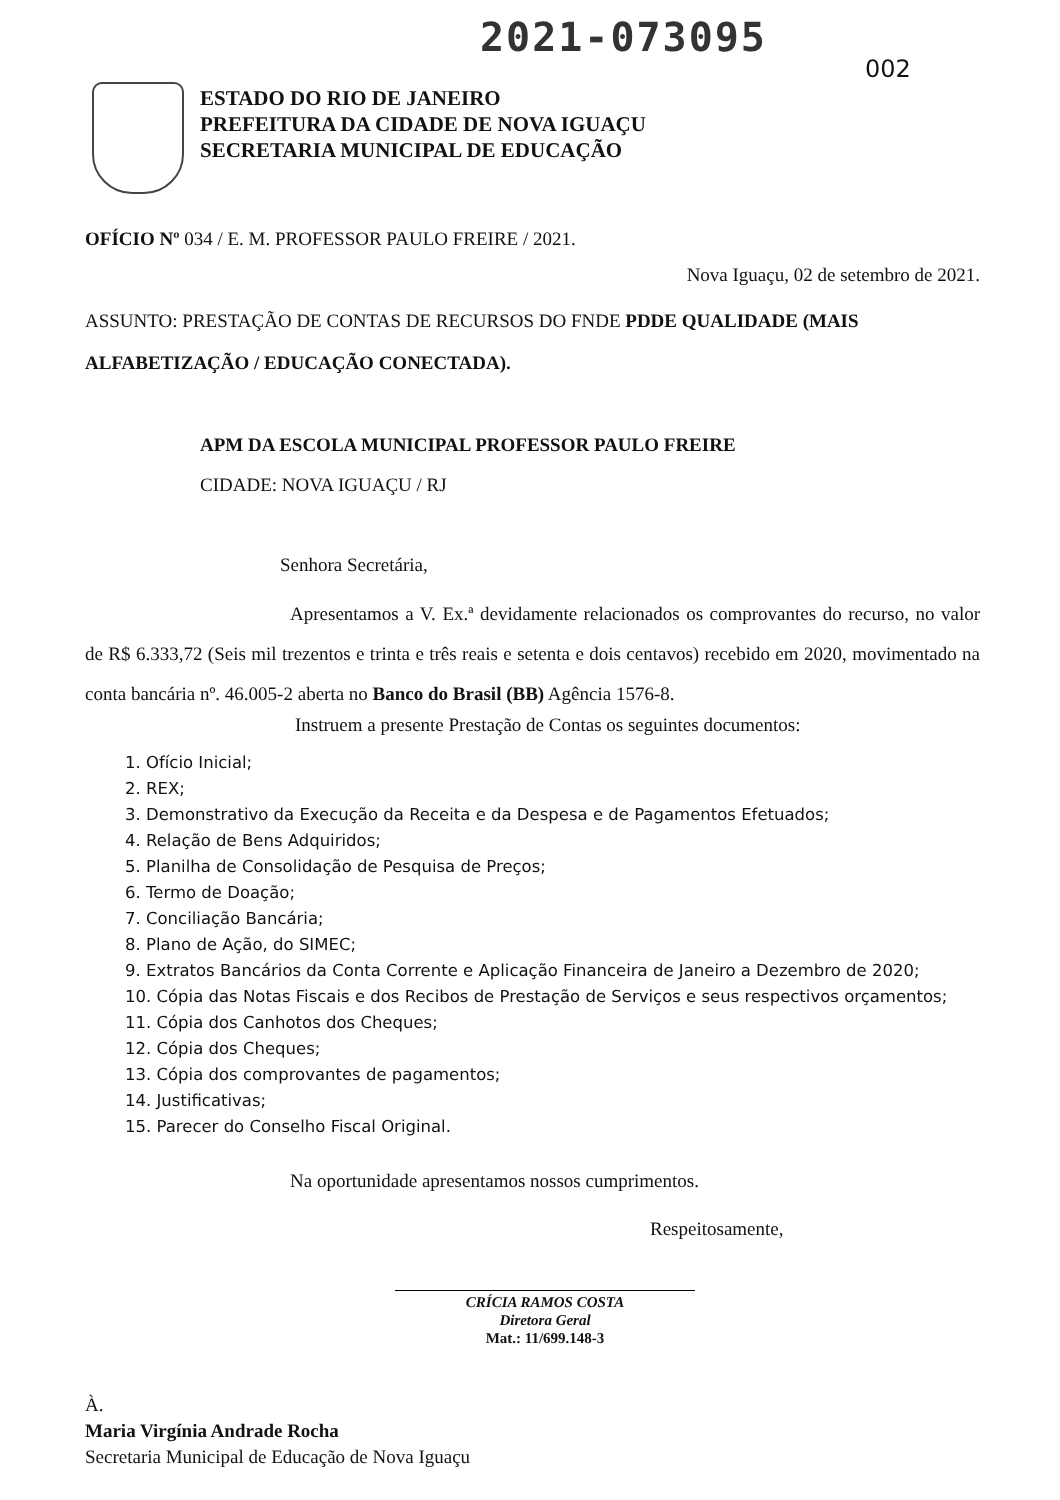2021-073095
002
ESTADO DO RIO DE JANEIRO
PREFEITURA DA CIDADE DE NOVA IGUAÇU
SECRETARIA MUNICIPAL DE EDUCAÇÃO
OFÍCIO Nº 034 / E. M. PROFESSOR PAULO FREIRE / 2021.
Nova Iguaçu, 02 de setembro de 2021.
ASSUNTO: PRESTAÇÃO DE CONTAS DE RECURSOS DO FNDE PDDE QUALIDADE (MAIS ALFABETIZAÇÃO / EDUCAÇÃO CONECTADA).
APM DA ESCOLA MUNICIPAL PROFESSOR PAULO FREIRE
CIDADE: NOVA IGUAÇU / RJ
Senhora Secretária,
Apresentamos a V. Ex.ª devidamente relacionados os comprovantes do recurso, no valor de R$ 6.333,72 (Seis mil trezentos e trinta e três reais e setenta e dois centavos) recebido em 2020, movimentado na conta bancária nº. 46.005-2 aberta no Banco do Brasil (BB) Agência 1576-8.
Instruem a presente Prestação de Contas os seguintes documentos:
1. Ofício Inicial;
2. REX;
3. Demonstrativo da Execução da Receita e da Despesa e de Pagamentos Efetuados;
4. Relação de Bens Adquiridos;
5. Planilha de Consolidação de Pesquisa de Preços;
6. Termo de Doação;
7. Conciliação Bancária;
8. Plano de Ação, do SIMEC;
9. Extratos Bancários da Conta Corrente e Aplicação Financeira de Janeiro a Dezembro de 2020;
10. Cópia das Notas Fiscais e dos Recibos de Prestação de Serviços e seus respectivos orçamentos;
11. Cópia dos Canhotos dos Cheques;
12. Cópia dos Cheques;
13. Cópia dos comprovantes de pagamentos;
14. Justificativas;
15. Parecer do Conselho Fiscal Original.
Na oportunidade apresentamos nossos cumprimentos.
Respeitosamente,
CRÍCIA RAMOS COSTA
Diretora Geral
Mat.: 11/699.148-3
À.
Maria Virgínia Andrade Rocha
Secretaria Municipal de Educação de Nova Iguaçu